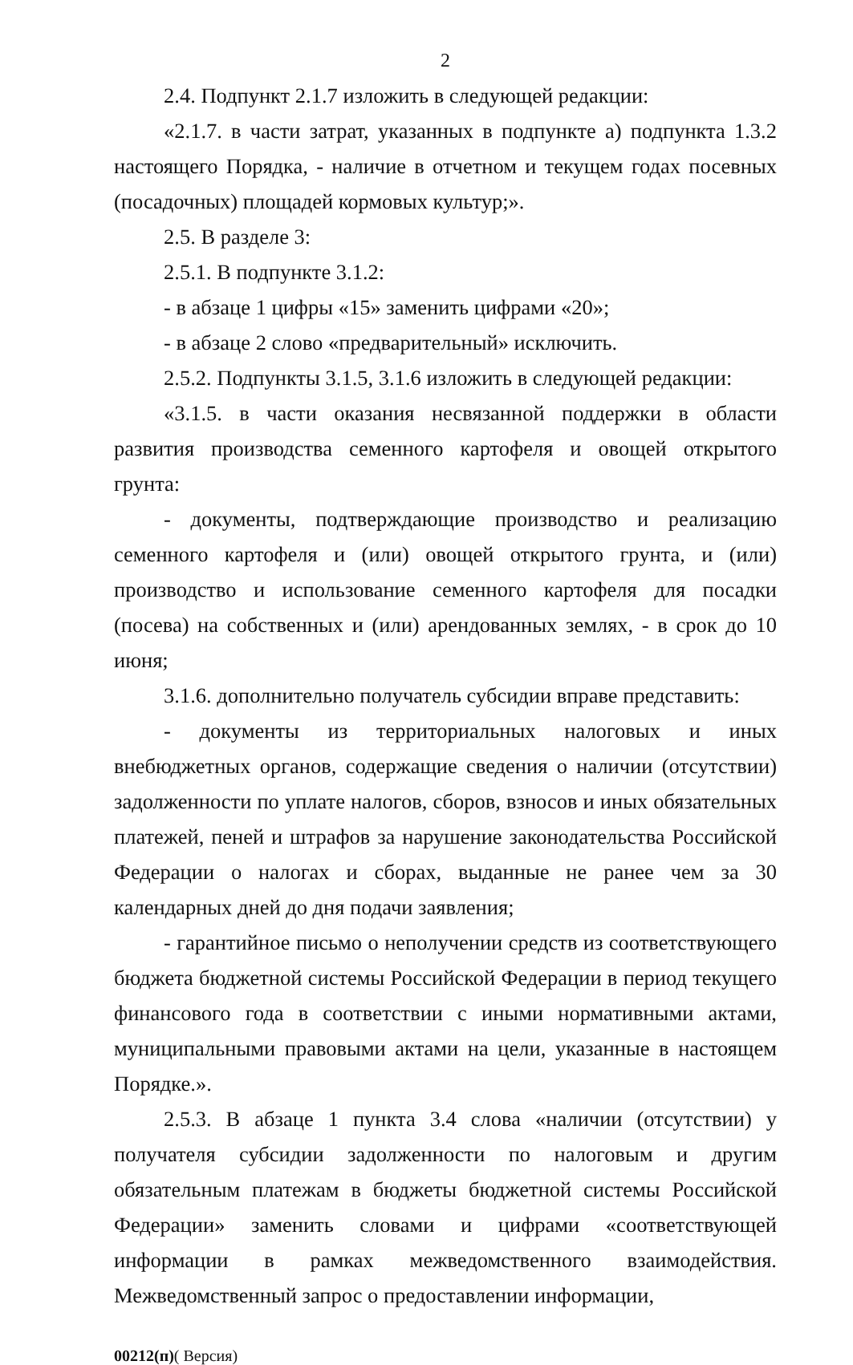2
2.4. Подпункт 2.1.7 изложить в следующей редакции:
«2.1.7. в части затрат, указанных в подпункте а) подпункта 1.3.2 настоящего Порядка, - наличие в отчетном и текущем годах посевных (посадочных) площадей кормовых культур;».
2.5. В разделе 3:
2.5.1. В подпункте 3.1.2:
- в абзаце 1 цифры «15» заменить цифрами «20»;
- в абзаце 2 слово «предварительный» исключить.
2.5.2. Подпункты 3.1.5, 3.1.6 изложить в следующей редакции:
«3.1.5. в части оказания несвязанной поддержки в области развития производства семенного картофеля и овощей открытого грунта:
- документы, подтверждающие производство и реализацию семенного картофеля и (или) овощей открытого грунта, и (или) производство и использование семенного картофеля для посадки (посева) на собственных и (или) арендованных землях, - в срок до 10 июня;
3.1.6. дополнительно получатель субсидии вправе представить:
- документы из территориальных налоговых и иных внебюджетных органов, содержащие сведения о наличии (отсутствии) задолженности по уплате налогов, сборов, взносов и иных обязательных платежей, пеней и штрафов за нарушение законодательства Российской Федерации о налогах и сборах, выданные не ранее чем за 30 календарных дней до дня подачи заявления;
- гарантийное письмо о неполучении средств из соответствующего бюджета бюджетной системы Российской Федерации в период текущего финансового года в соответствии с иными нормативными актами, муниципальными правовыми актами на цели, указанные в настоящем Порядке.».
2.5.3. В абзаце 1 пункта 3.4 слова «наличии (отсутствии) у получателя субсидии задолженности по налоговым и другим обязательным платежам в бюджеты бюджетной системы Российской Федерации» заменить словами и цифрами «соответствующей информации в рамках межведомственного взаимодействия. Межведомственный запрос о предоставлении информации,
00212(п)( Версия)